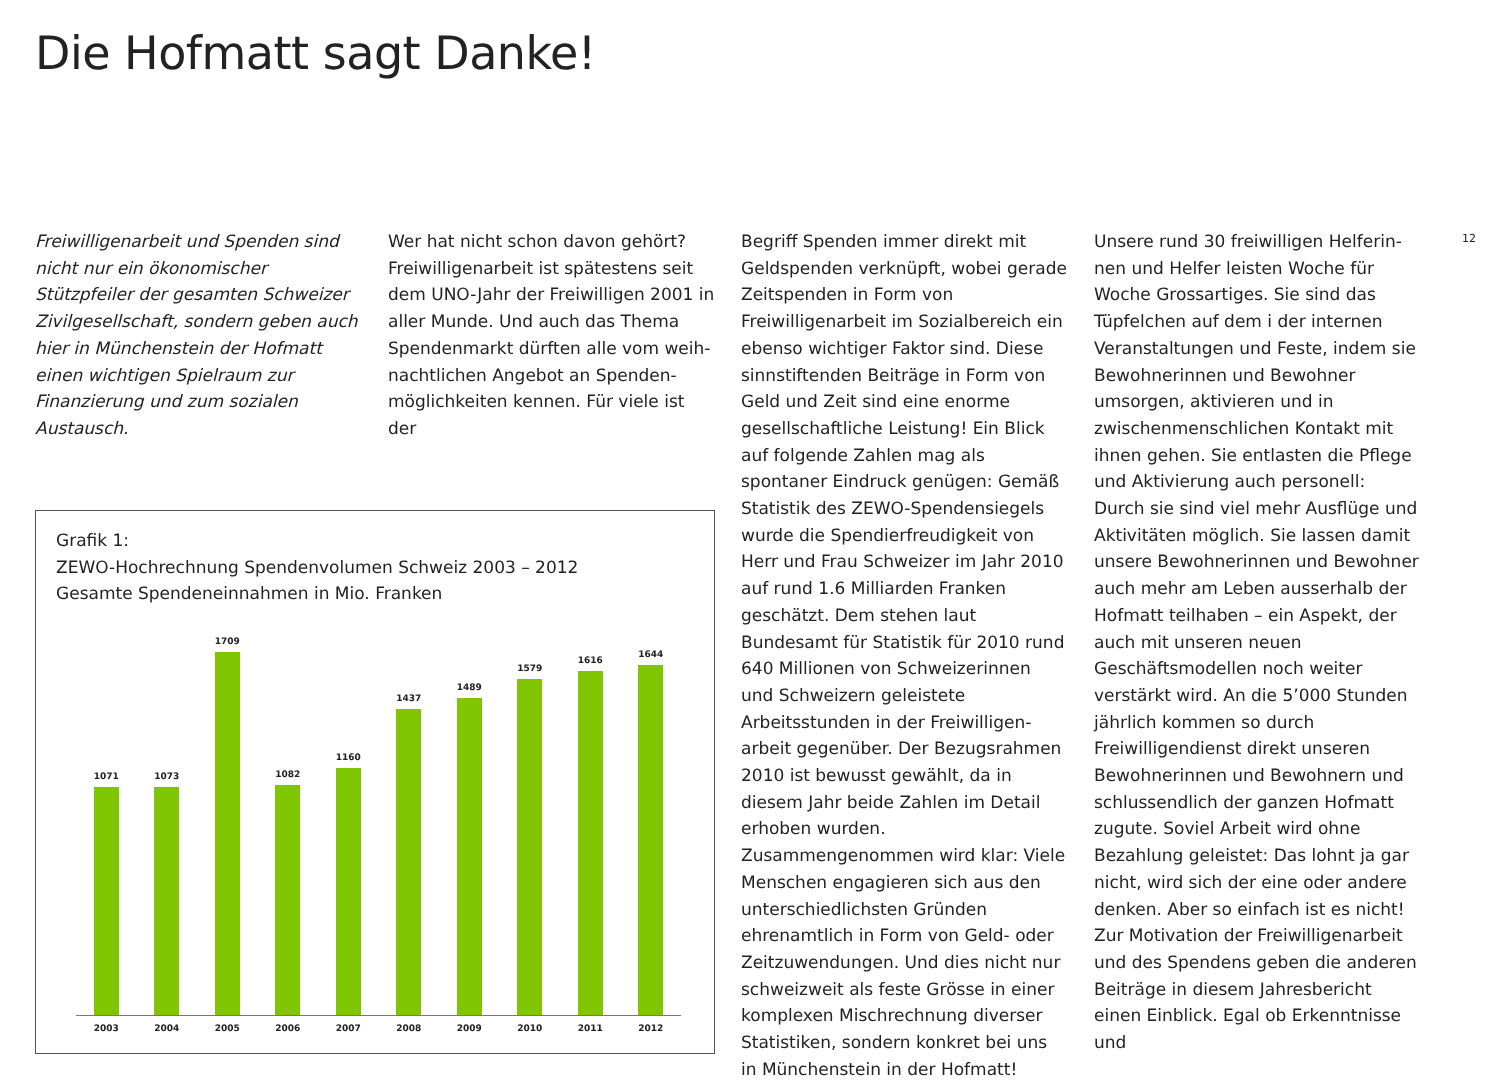Die Hofmatt sagt Danke!
12
Freiwilligenarbeit und Spenden sind nicht nur ein ökonomischer Stützpfeiler der gesamten Schweizer Zivilgesell­schaft, sondern geben auch hier in Münchenstein der Hofmatt einen wichtigen Spielraum zur Finanzierung und zum sozialen Austausch.
Wer hat nicht schon davon gehört? Freiwilligenarbeit ist spätestens seit dem UNO-Jahr der Freiwilligen 2001 in aller Munde. Und auch das Thema Spendenmarkt dürften alle vom weih­nachtlichen Angebot an Spenden­möglichkeiten kennen. Für viele ist der
Grafik 1:
ZEWO-Hochrechnung Spendenvolumen Schweiz 2003 – 2012
Gesamte Spendeneinnahmen in Mio. Franken
1071
1073
1709
1082
1160
1437
1489
1579
1616
1644
2003 2004 2005 2006 2007 2008 2009 2010 2011 2012
Begriff Spenden immer direkt mit Geld­spenden verknüpft, wobei gerade Zeit­spenden in Form von Freiwilligenarbeit im Sozialbereich ein ebenso wichtiger Faktor sind. Diese sinnstiftenden Bei­träge in Form von Geld und Zeit sind eine enorme gesellschaftliche Leistung! Ein Blick auf folgende Zahlen mag als spontaner Eindruck genügen: Gemäß Statistik des ZEWO-Spendensiegels wurde die Spendierfreudigkeit von Herr und Frau Schweizer im Jahr 2010 auf rund 1.6 Milliarden Franken geschätzt. Dem stehen laut Bundesamt für Statis­tik für 2010 rund 640 Millionen von Schweizerinnen und Schweizern geleis­tete Arbeitsstunden in der Freiwilligen­arbeit gegenüber. Der Bezugsrahmen 2010 ist bewusst gewählt, da in diesem Jahr beide Zahlen im Detail erhoben wurden. Zusammengenommen wird klar: Viele Menschen engagieren sich aus den unterschiedlichsten Gründen ehrenamtlich in Form von Geld- oder Zeitzuwendungen. Und dies nicht nur schweizweit als feste Grösse in einer komplexen Mischrechnung diverser Statistiken, sondern konkret bei uns in Münchenstein in der Hofmatt!
Unsere rund 30 freiwilligen Helferin­nen und Helfer leisten Woche für Woche Grossartiges. Sie sind das Tüpfelchen auf dem i der internen Veranstaltungen und Feste, indem sie Bewohnerinnen und Bewohner umsorgen, aktivieren und in zwischen­menschlichen Kontakt mit ihnen gehen. Sie entlasten die Pflege und Aktivierung auch personell: Durch sie sind viel mehr Ausflüge und Aktivi­täten möglich. Sie lassen damit unsere Bewohnerinnen und Bewohner auch mehr am Leben ausserhalb der Hof­matt teilhaben – ein Aspekt, der auch mit unseren neuen Geschäftsmo­dellen noch weiter verstärkt wird. An die 5’000 Stunden jährlich kommen so durch Freiwilligendienst direkt unseren Bewohnerinnen und Bewohnern und schlussendlich der ganzen Hofmatt zugute. Soviel Arbeit wird ohne Bezah­lung geleistet: Das lohnt ja gar nicht, wird sich der eine oder andere denken. Aber so einfach ist es nicht!
Zur Motivation der Freiwilligenarbeit und des Spendens geben die anderen Beiträge in diesem Jahresbericht einen Einblick. Egal ob Erkenntnisse und